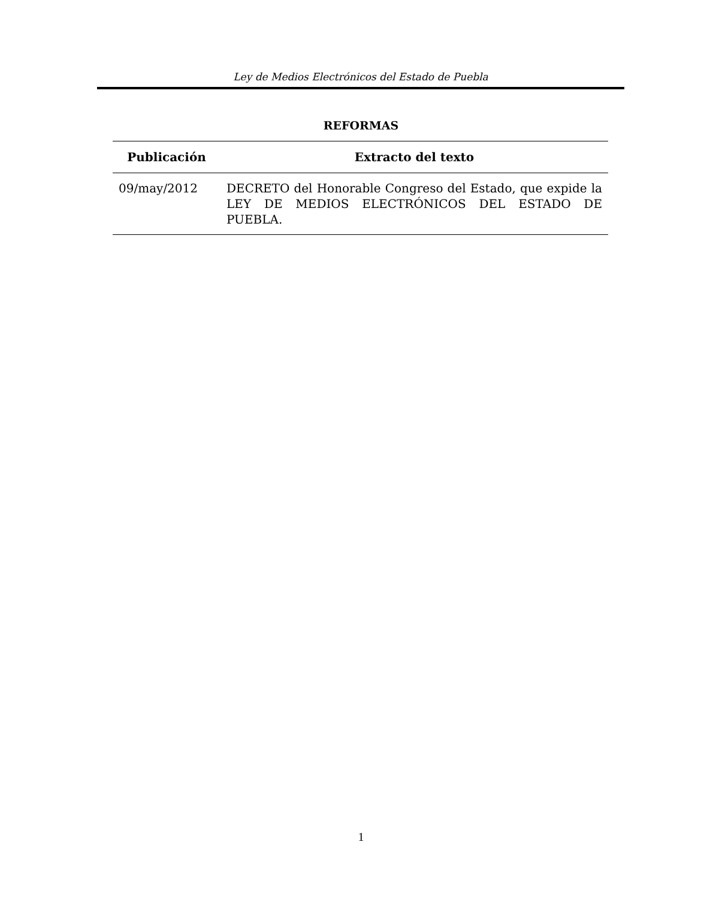Ley de Medios Electrónicos del Estado de Puebla
REFORMAS
| Publicación | Extracto del texto |
| --- | --- |
| 09/may/2012 | DECRETO del Honorable Congreso del Estado, que expide la LEY DE MEDIOS ELECTRÓNICOS DEL ESTADO DE PUEBLA. |
1